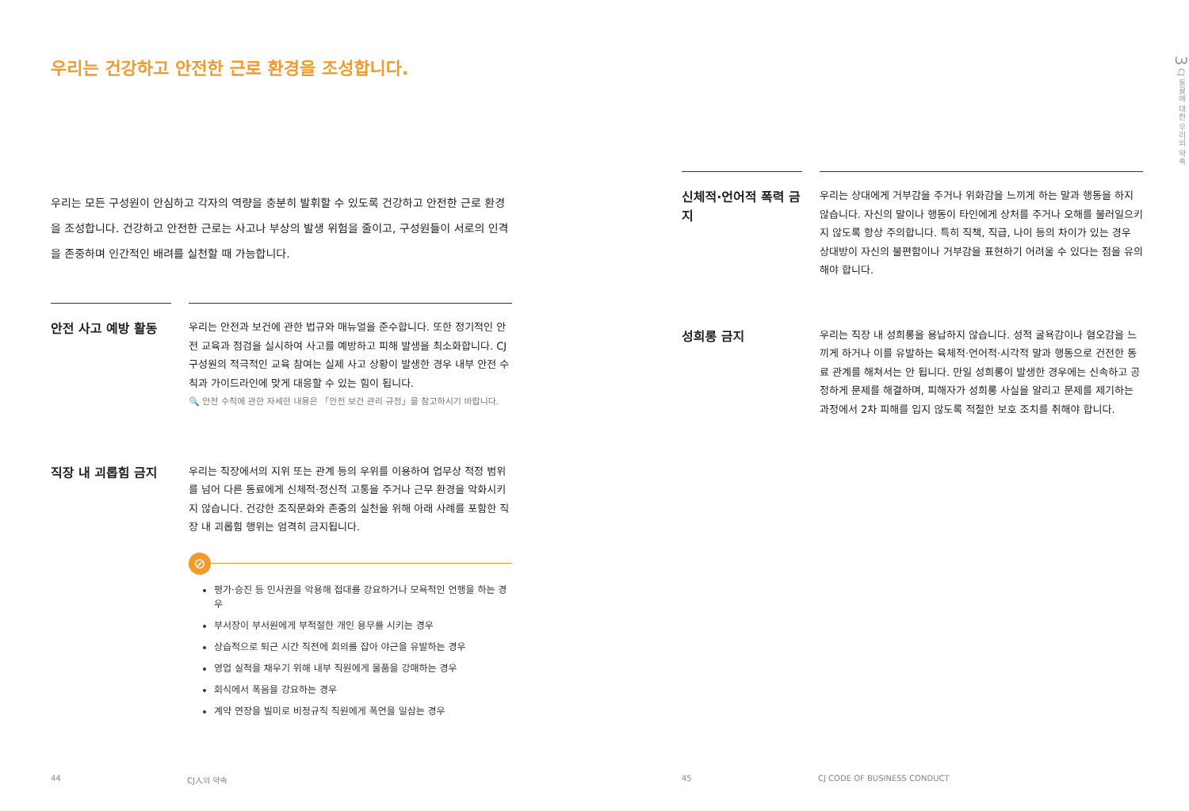우리는 건강하고 안전한 근로 환경을 조성합니다.
우리는 모든 구성원이 안심하고 각자의 역량을 충분히 발휘할 수 있도록 건강하고 안전한 근로 환경을 조성합니다. 건강하고 안전한 근로는 사고나 부상의 발생 위험을 줄이고, 구성원들이 서로의 인격을 존중하며 인간적인 배려를 실천할 때 가능합니다.
안전 사고 예방 활동
우리는 안전과 보건에 관한 법규와 매뉴얼을 준수합니다. 또한 정기적인 안전 교육과 점검을 실시하여 사고를 예방하고 피해 발생을 최소화합니다. CJ 구성원의 적극적인 교육 참여는 실제 사고 상황이 발생한 경우 내부 안전 수칙과 가이드라인에 맞게 대응할 수 있는 힘이 됩니다.
🔍 안전 수칙에 관한 자세한 내용은 「안전 보건 관리 규정」을 참고하시기 바랍니다.
직장 내 괴롭힘 금지
우리는 직장에서의 지위 또는 관계 등의 우위를 이용하여 업무상 적정 범위를 넘어 다른 동료에게 신체적·정신적 고통을 주거나 근무 환경을 악화시키지 않습니다. 건강한 조직문화와 존중의 실천을 위해 아래 사례를 포함한 직장 내 괴롭힘 행위는 엄격히 금지됩니다.
⊘
평가·승진 등 인사권을 악용해 접대를 강요하거나 모욕적인 언행을 하는 경우
부서장이 부서원에게 부적절한 개인 용무를 시키는 경우
상습적으로 퇴근 시간 직전에 회의를 잡아 야근을 유발하는 경우
영업 실적을 채우기 위해 내부 직원에게 물품을 강매하는 경우
회식에서 폭음을 강요하는 경우
계약 연장을 빌미로 비정규직 직원에게 폭언을 일삼는 경우
신체적·언어적 폭력 금지
우리는 상대에게 거부감을 주거나 위화감을 느끼게 하는 말과 행동을 하지 않습니다. 자신의 말이나 행동이 타인에게 상처를 주거나 오해를 불러일으키지 않도록 항상 주의합니다. 특히 직책, 직급, 나이 등의 차이가 있는 경우 상대방이 자신의 불편함이나 거부감을 표현하기 어려울 수 있다는 점을 유의해야 합니다.
성희롱 금지
우리는 직장 내 성희롱을 용납하지 않습니다. 성적 굴욕감이나 혐오감을 느끼게 하거나 이를 유발하는 육체적·언어적·시각적 말과 행동으로 건전한 동료 관계를 해쳐서는 안 됩니다. 만일 성희롱이 발생한 경우에는 신속하고 공정하게 문제를 해결하며, 피해자가 성희롱 사실을 알리고 문제를 제기하는 과정에서 2차 피해를 입지 않도록 적절한 보호 조치를 취해야 합니다.
3 CJ 동료에 대한 우리의 약속
44 CJ人의 약속 45 CJ CODE OF BUSINESS CONDUCT